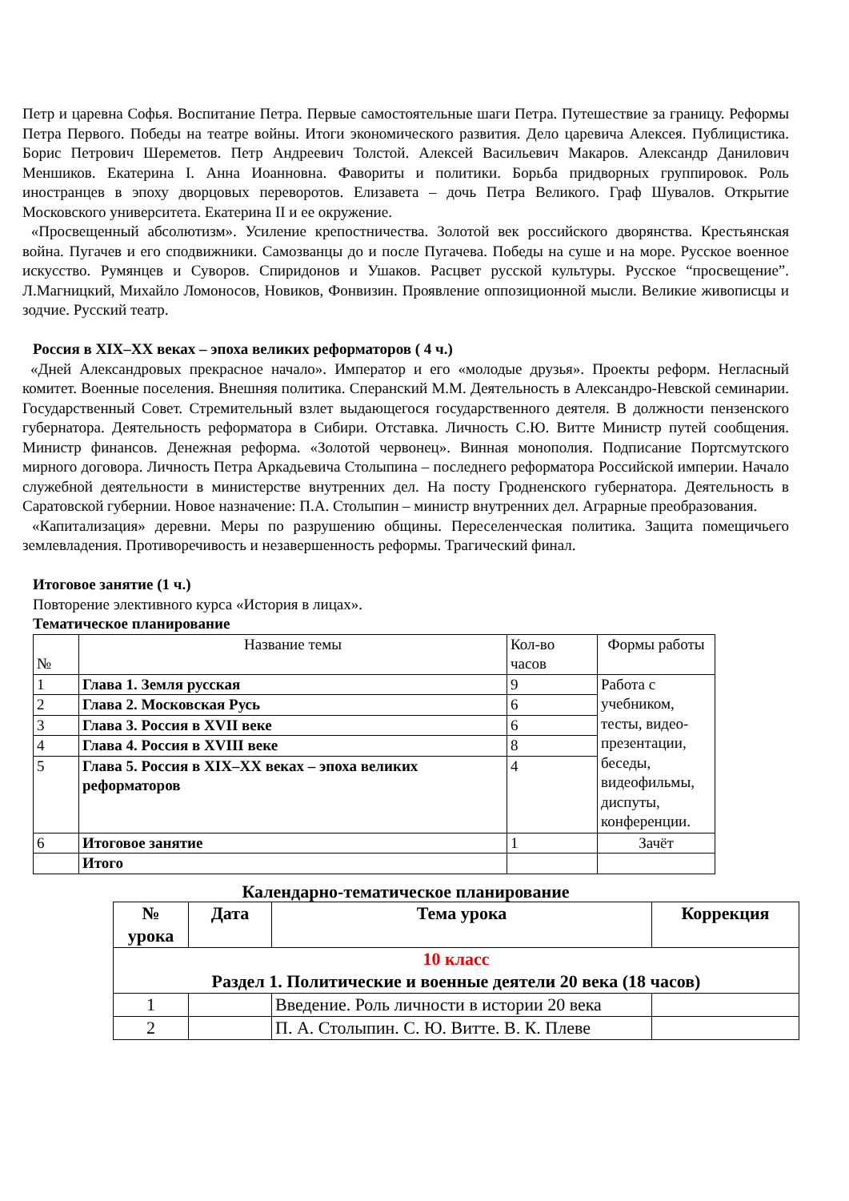Петр и царевна Софья. Воспитание Петра. Первые самостоятельные шаги Петра. Путешествие за границу. Реформы Петра Первого. Победы на театре войны. Итоги экономического развития. Дело царевича Алексея. Публицистика. Борис Петрович Шереметов. Петр Андреевич Толстой. Алексей Васильевич Макаров. Александр Данилович Меншиков. Екатерина I. Анна Иоанновна. Фавориты и политики. Борьба придворных группировок. Роль иностранцев в эпоху дворцовых переворотов. Елизавета – дочь Петра Великого. Граф Шувалов. Открытие Московского университета. Екатерина II и ее окружение.
«Просвещенный абсолютизм». Усиление крепостничества. Золотой век российского дворянства. Крестьянская война. Пугачев и его сподвижники. Самозванцы до и после Пугачева. Победы на суше и на море. Русское военное искусство. Румянцев и Суворов. Спиридонов и Ушаков. Расцвет русской культуры. Русское “просвещение”. Л.Магницкий, Михайло Ломоносов, Новиков, Фонвизин. Проявление оппозиционной мысли. Великие живописцы и зодчие. Русский театр.
Россия в XIX–XX веках – эпоха великих реформаторов ( 4 ч.)
«Дней Александровых прекрасное начало». Император и его «молодые друзья». Проекты реформ. Негласный комитет. Военные поселения. Внешняя политика. Сперанский М.М. Деятельность в Александро-Невской семинарии. Государственный Совет. Стремительный взлет выдающегося государственного деятеля. В должности пензенского губернатора. Деятельность реформатора в Сибири. Отставка. Личность С.Ю. Витте Министр путей сообщения. Министр финансов. Денежная реформа. «Золотой червонец». Винная монополия. Подписание Портсмутского мирного договора. Личность Петра Аркадьевича Столыпина – последнего реформатора Российской империи. Начало служебной деятельности в министерстве внутренних дел. На посту Гродненского губернатора. Деятельность в Саратовской губернии. Новое назначение: П.А. Столыпин – министр внутренних дел. Аграрные преобразования.
«Капитализация» деревни. Меры по разрушению общины. Переселенческая политика. Защита помещичьего землевладения. Противоречивость и незавершенность реформы. Трагический финал.
Итоговое занятие (1 ч.)
Повторение элективного курса «История в лицах».
Тематическое планирование
| № | Название темы | Кол-во часов | Формы работы |
| --- | --- | --- | --- |
| 1 | Глава 1. Земля русская | 9 | Работа с учебником, тесты, видео-презентации, беседы, видеофильмы, диспуты, конференции. |
| 2 | Глава 2. Московская Русь | 6 | |
| 3 | Глава 3. Россия в XVII веке | 6 | |
| 4 | Глава 4. Россия в XVIII веке | 8 | |
| 5 | Глава 5. Россия в XIX–XX веках – эпоха великих реформаторов | 4 | |
| 6 | Итоговое занятие | 1 | Зачёт |
| | Итого | | |
Календарно-тематическое планирование
| № урока | Дата | Тема урока | Коррекция |
| --- | --- | --- | --- |
| 10 класс Раздел 1. Политические и военные деятели 20 века (18 часов) | | | |
| 1 | | Введение. Роль личности в истории 20 века | |
| 2 | | П. А. Столыпин. С. Ю. Витте. В. К. Плеве | |